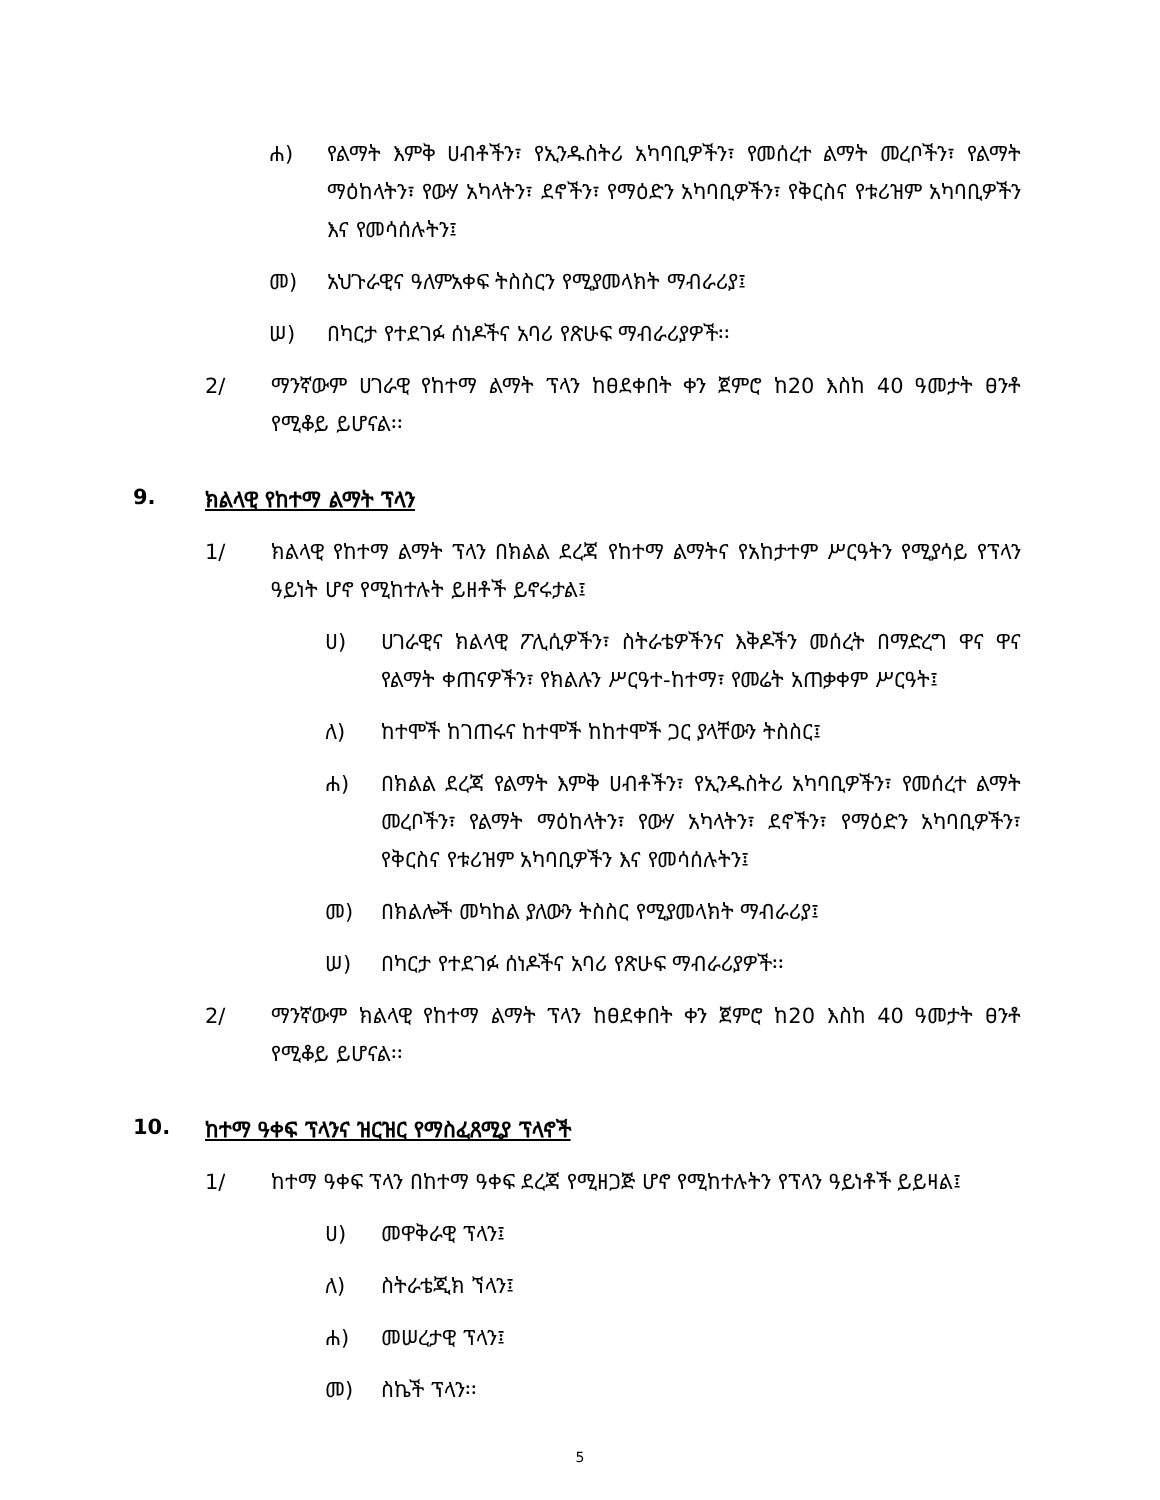ሐ) የልማት እምቅ ሀብቶችን፣ የኢንዱስትሪ አካባቢዎችን፣ የመሰረተ ልማት መረቦችን፣ የልማት ማዕከላትን፣ የውሃ አካላትን፣ ደኖችን፣ የማዕድን አካባቢዎችን፣ የቅርስና የቱሪዝም አካባቢዎችን እና የመሳሰሉትን፤
መ) አህጉራዊና ዓለምአቀፍ ትስስርን የሚያመላክት ማብራሪያ፤
ሠ) በካርታ የተደገፉ ሰነዶችና አባሪ የጽሁፍ ማብራሪያዎች፡፡
2/ ማንኛውም ሀገራዊ የከተማ ልማት ፕላን ከፀደቀበት ቀን ጀምሮ ከ20 እስከ 40 ዓመታት ፀንቶ የሚቆይ ይሆናል፡፡
9. ክልላዊ የከተማ ልማት ፕላን
1/ ክልላዊ የከተማ ልማት ፕላን በክልል ደረጃ የከተማ ልማትና የአከታተም ሥርዓትን የሚያሳይ የፕላን ዓይነት ሆኖ የሚከተሉት ይዘቶች ይኖሩታል፤
ሀ) ሀገራዊና ክልላዊ ፖሊሲዎችን፣ ስትራቴዎችንና እቅዶችን መሰረት በማድረግ ዋና ዋና የልማት ቀጠናዎችን፣ የክልሉን ሥርዓተ-ከተማ፣ የመሬት አጠቃቀም ሥርዓት፤
ለ) ከተሞች ከገጠሩና ከተሞች ከከተሞች ጋር ያላቸውን ትስስር፤
ሐ) በክልል ደረጃ የልማት እምቅ ሀብቶችን፣ የኢንዱስትሪ አካባቢዎችን፣ የመሰረተ ልማት መረቦችን፣ የልማት ማዕከላትን፣ የውሃ አካላትን፣ ደኖችን፣ የማዕድን አካባቢዎችን፣ የቅርስና የቱሪዝም አካባቢዎችን እና የመሳሰሉትን፤
መ) በክልሎች መካከል ያለውን ትስስር የሚያመላክት ማብራሪያ፤
ሠ) በካርታ የተደገፉ ሰነዶችና አባሪ የጽሁፍ ማብራሪያዎች፡፡
2/ ማንኛውም ክልላዊ የከተማ ልማት ፕላን ከፀደቀበት ቀን ጀምሮ ከ20 እስከ 40 ዓመታት ፀንቶ የሚቆይ ይሆናል፡፡
10. ከተማ ዓቀፍ ፕላንና ዝርዝር የማስፈጸሚያ ፕላኖች
1/ ከተማ ዓቀፍ ፕላን በከተማ ዓቀፍ ደረጃ የሚዘጋጅ ሆኖ የሚከተሉትን የፕላን ዓይነቶች ይይዛል፤
ሀ) መዋቅራዊ ፕላን፤
ለ) ስትራቴጂክ ኘላን፤
ሐ) መሠረታዊ ፕላን፤
መ) ስኬች ፕላን፡፡
5